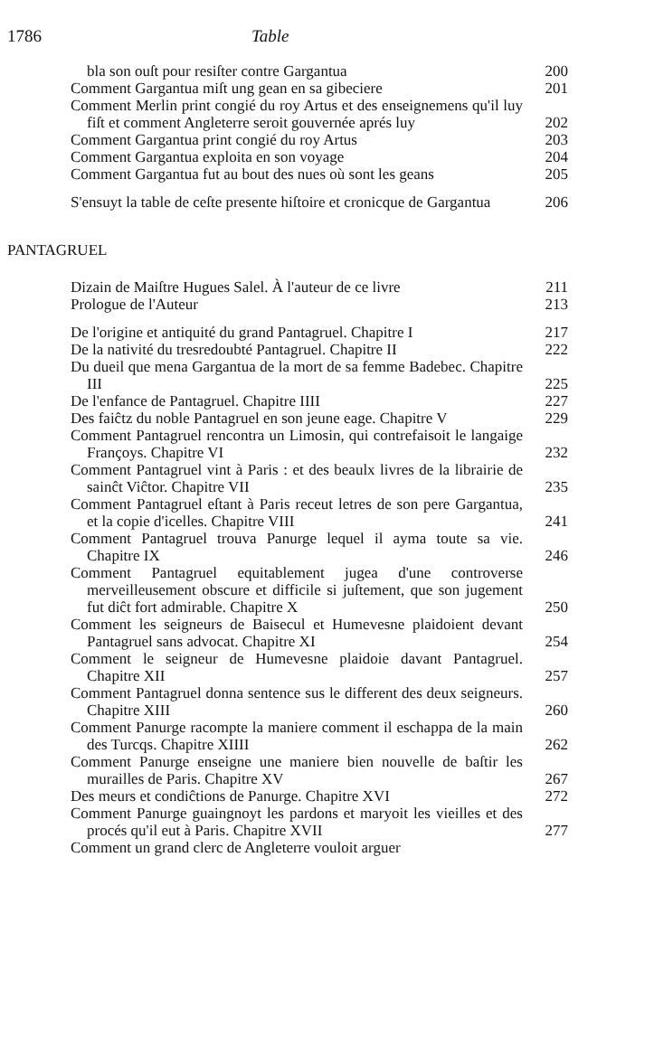1786 Table
bla son ouſt pour resiſter contre Gargantua
200
Comment Gargantua miſt ung gean en sa gibeciere
201
Comment Merlin print congié du roy Artus et des enseignemens qu'il luy fiſt et comment Angleterre seroit gouvernée aprés luy
202
Comment Gargantua print congié du roy Artus
203
Comment Gargantua exploita en son voyage
204
Comment Gargantua fut au bout des nues où sont les geans
205
S'ensuyt la table de ceſte presente hiſtoire et cronicque de Gargantua
206
PANTAGRUEL
Dizain de Maiſtre Hugues Salel. À l'auteur de ce livre
211
Prologue de l'Auteur
213
De l'origine et antiquité du grand Pantagruel. Chapitre I
217
De la nativité du tresredoubté Pantagruel. Chapitre II
222
Du dueil que mena Gargantua de la mort de sa femme Badebec. Chapitre III
225
De l'enfance de Pantagruel. Chapitre IIII
227
Des faiĉtz du noble Pantagruel en son jeune eage. Chapitre V
229
Comment Pantagruel rencontra un Limosin, qui contrefaisoit le langaige Françoys. Chapitre VI
232
Comment Pantagruel vint à Paris : et des beaulx livres de la librairie de sainĉt Viĉtor. Chapitre VII
235
Comment Pantagruel eſtant à Paris receut letres de son pere Gargantua, et la copie d'icelles. Chapitre VIII
241
Comment Pantagruel trouva Panurge lequel il ayma toute sa vie. Chapitre IX
246
Comment Pantagruel equitablement jugea d'une controverse merveilleusement obscure et difficile si juſtement, que son jugement fut diĉt fort admirable. Chapitre X
250
Comment les seigneurs de Baisecul et Humevesne plaidoient devant Pantagruel sans advocat. Chapitre XI
254
Comment le seigneur de Humevesne plaidoie davant Pantagruel. Chapitre XII
257
Comment Pantagruel donna sentence sus le different des deux seigneurs. Chapitre XIII
260
Comment Panurge racompte la maniere comment il eschappa de la main des Turcqs. Chapitre XIIII
262
Comment Panurge enseigne une maniere bien nouvelle de baſtir les murailles de Paris. Chapitre XV
267
Des meurs et condiĉtions de Panurge. Chapitre XVI
272
Comment Panurge guaingnoyt les pardons et maryoit les vieilles et des procés qu'il eut à Paris. Chapitre XVII
277
Comment un grand clerc de Angleterre vouloit arguer